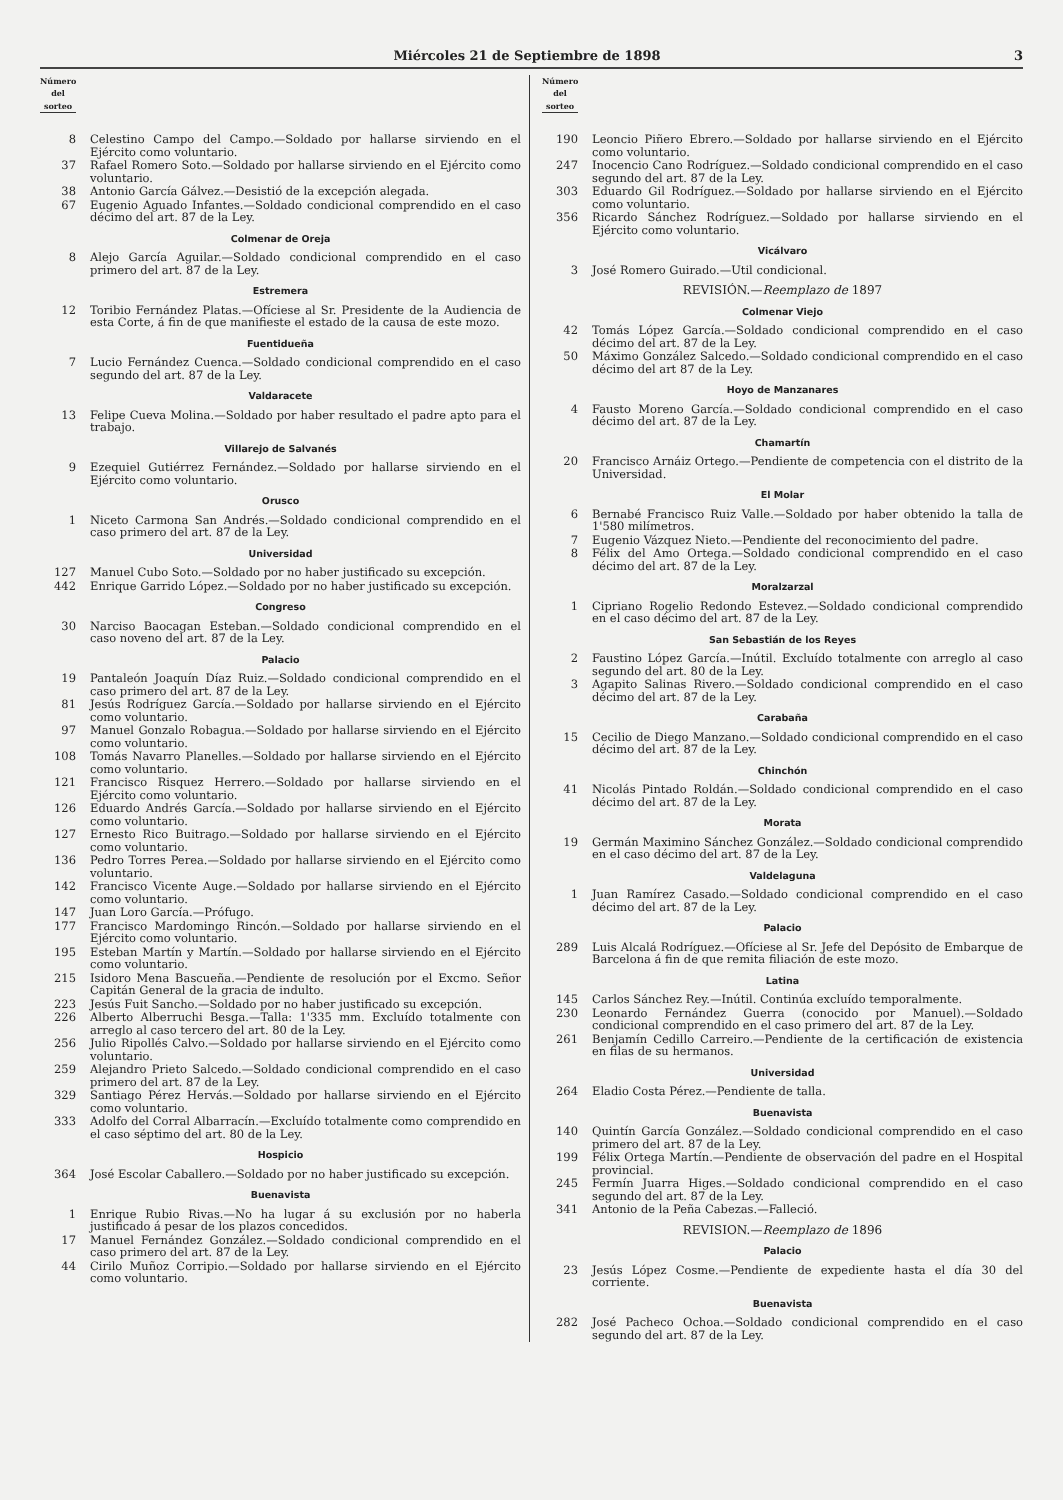Miércoles 21 de Septiembre de 1898 3
Número del sorteo
8 Celestino Campo del Campo.—Soldado por hallarse sirviendo en el Ejército como voluntario.
37 Rafael Romero Soto.—Soldado por hallarse sirviendo en el Ejército como voluntario.
38 Antonio García Gálvez.—Desistió de la excepción alegada.
67 Eugenio Aguado Infantes.—Soldado condicional comprendido en el caso décimo del art. 87 de la Ley.
Colmenar de Oreja
8 Alejo García Aguilar.—Soldado condicional comprendido en el caso primero del art. 87 de la Ley.
Estremera
12 Toribio Fernández Platas.—Ofíciese al Sr. Presidente de la Audiencia de esta Corte, á fin de que manifieste el estado de la causa de este mozo.
Fuentidueña
7 Lucio Fernández Cuenca.—Soldado condicional comprendido en el caso segundo del art. 87 de la Ley.
Valdaracete
13 Felipe Cueva Molina.—Soldado por haber resultado el padre apto para el trabajo.
Villarejo de Salvanés
9 Ezequiel Gutiérrez Fernández.—Soldado por hallarse sirviendo en el Ejército como voluntario.
Orusco
1 Niceto Carmona San Andrés.—Soldado condicional comprendido en el caso primero del art. 87 de la Ley.
Universidad
127 Manuel Cubo Soto.—Soldado por no haber justificado su excepción.
442 Enrique Garrido López.—Soldado por no haber justificado su excepción.
Congreso
30 Narciso Baocagan Esteban.—Soldado condicional comprendido en el caso noveno del art. 87 de la Ley.
Palacio
19 Pantaleón Joaquín Díaz Ruiz.—Soldado condicional comprendido en el caso primero del art. 87 de la Ley.
81 Jesús Rodríguez García.—Soldado por hallarse sirviendo en el Ejército como voluntario.
97 Manuel Gonzalo Robagua.—Soldado por hallarse sirviendo en el Ejército como voluntario.
108 Tomás Navarro Planelles.—Soldado por hallarse sirviendo en el Ejército como voluntario.
121 Francisco Risquez Herrero.—Soldado por hallarse sirviendo en el Ejército como voluntario.
126 Eduardo Andrés García.—Soldado por hallarse sirviendo en el Ejército como voluntario.
127 Ernesto Rico Buitrago.—Soldado por hallarse sirviendo en el Ejército como voluntario.
136 Pedro Torres Perea.—Soldado por hallarse sirviendo en el Ejército como voluntario.
142 Francisco Vicente Auge.—Soldado por hallarse sirviendo en el Ejército como voluntario.
147 Juan Loro García.—Prófugo.
177 Francisco Mardomingo Rincón.—Soldado por hallarse sirviendo en el Ejército como voluntario.
195 Esteban Martín y Martín.—Soldado por hallarse sirviendo en el Ejército como voluntario.
215 Isidoro Mena Bascueña.—Pendiente de resolución por el Excmo. Señor Capitán General de la gracia de indulto.
223 Jesús Fuit Sancho.—Soldado por no haber justificado su excepción.
226 Alberto Alberruchi Besga.—Talla: 1'335 mm. Excluído totalmente con arreglo al caso tercero del art. 80 de la Ley.
256 Julio Ripollés Calvo.—Soldado por hallarse sirviendo en el Ejército como voluntario.
259 Alejandro Prieto Salcedo.—Soldado condicional comprendido en el caso primero del art. 87 de la Ley.
329 Santiago Pérez Hervás.—Soldado por hallarse sirviendo en el Ejército como voluntario.
333 Adolfo del Corral Albarracín.—Excluído totalmente como comprendido en el caso séptimo del art. 80 de la Ley.
Hospicio
364 José Escolar Caballero.—Soldado por no haber justificado su excepción.
Buenavista
1 Enrique Rubio Rivas.—No ha lugar á su exclusión por no haberla justificado á pesar de los plazos concedidos.
17 Manuel Fernández González.—Soldado condicional comprendido en el caso primero del art. 87 de la Ley.
44 Cirilo Muñoz Corripio.—Soldado por hallarse sirviendo en el Ejército como voluntario.
Número del sorteo
190 Leoncio Piñero Ebrero.—Soldado por hallarse sirviendo en el Ejército como voluntario.
247 Inocencio Cano Rodríguez.—Soldado condicional comprendido en el caso segundo del art. 87 de la Ley.
303 Eduardo Gil Rodríguez.—Soldado por hallarse sirviendo en el Ejército como voluntario.
356 Ricardo Sánchez Rodríguez.—Soldado por hallarse sirviendo en el Ejército como voluntario.
Vicálvaro
3 José Romero Guirado.—Util condicional.
REVISIÓN.—Reemplazo de 1897
Colmenar Viejo
42 Tomás López García.—Soldado condicional comprendido en el caso décimo del art. 87 de la Ley.
50 Máximo González Salcedo.—Soldado condicional comprendido en el caso décimo del art 87 de la Ley.
Hoyo de Manzanares
4 Fausto Moreno García.—Soldado condicional comprendido en el caso décimo del art. 87 de la Ley.
Chamartín
20 Francisco Arnáiz Ortego.—Pendiente de competencia con el distrito de la Universidad.
El Molar
6 Bernabé Francisco Ruiz Valle.—Soldado por haber obtenido la talla de 1'580 milímetros.
7 Eugenio Vázquez Nieto.—Pendiente del reconocimiento del padre.
8 Félix del Amo Ortega.—Soldado condicional comprendido en el caso décimo del art. 87 de la Ley.
Moralzarzal
1 Cipriano Rogelio Redondo Estevez.—Soldado condicional comprendido en el caso décimo del art. 87 de la Ley.
San Sebastián de los Reyes
2 Faustino López García.—Inútil. Excluído totalmente con arreglo al caso segundo del art. 80 de la Ley.
3 Agapito Salinas Rivero.—Soldado condicional comprendido en el caso décimo del art. 87 de la Ley.
Carabaña
15 Cecilio de Diego Manzano.—Soldado condicional comprendido en el caso décimo del art. 87 de la Ley.
Chinchón
41 Nicolás Pintado Roldán.—Soldado condicional comprendido en el caso décimo del art. 87 de la Ley.
Morata
19 Germán Maximino Sánchez González.—Soldado condicional comprendido en el caso décimo del art. 87 de la Ley.
Valdelaguna
1 Juan Ramírez Casado.—Soldado condicional comprendido en el caso décimo del art. 87 de la Ley.
Palacio
289 Luis Alcalá Rodríguez.—Ofíciese al Sr. Jefe del Depósito de Embarque de Barcelona á fin de que remita filiación de este mozo.
Latina
145 Carlos Sánchez Rey.—Inútil. Continúa excluído temporalmente.
230 Leonardo Fernández Guerra (conocido por Manuel).—Soldado condicional comprendido en el caso primero del art. 87 de la Ley.
261 Benjamín Cedillo Carreiro.—Pendiente de la certificación de existencia en filas de su hermanos.
Universidad
264 Eladio Costa Pérez.—Pendiente de talla.
Buenavista
140 Quintín García González.—Soldado condicional comprendido en el caso primero del art. 87 de la Ley.
199 Félix Ortega Martín.—Pendiente de observación del padre en el Hospital provincial.
245 Fermín Juarra Higes.—Soldado condicional comprendido en el caso segundo del art. 87 de la Ley.
341 Antonio de la Peña Cabezas.—Falleció.
REVISION.—Reemplazo de 1896
Palacio
23 Jesús López Cosme.—Pendiente de expediente hasta el día 30 del corriente.
Buenavista
282 José Pacheco Ochoa.—Soldado condicional comprendido en el caso segundo del art. 87 de la Ley.